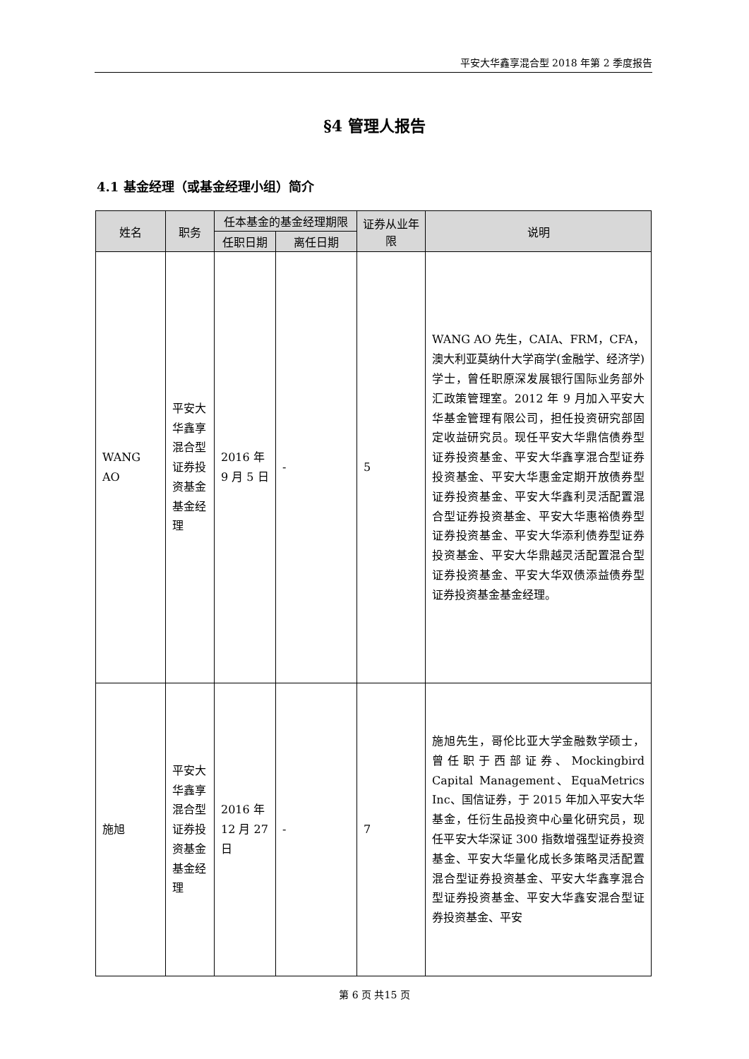平安大华鑫享混合型 2018 年第 2 季度报告
§4 管理人报告
4.1 基金经理（或基金经理小组）简介
| 姓名 | 职务 | 任本基金的基金经理期限 | | 证券从业年限 | 说明 |
| --- | --- | --- | --- | --- | --- |
| | | 任职日期 | 离任日期 | | |
| WANG AO | 平安大华鑫享混合型证券投资基金基金经理 | 2016 年 9 月 5 日 | - | 5 | WANG AO 先生，CAIA、FRM，CFA，澳大利亚莫纳什大学商学(金融学、经济学)学士，曾任职原深发展银行国际业务部外汇政策管理室。2012 年 9 月加入平安大华基金管理有限公司，担任投资研究部固定收益研究员。现任平安大华鼎信债券型证券投资基金、平安大华鑫享混合型证券投资基金、平安大华惠金定期开放债券型证券投资基金、平安大华鑫利灵活配置混合型证券投资基金、平安大华惠裕债券型证券投资基金、平安大华添利债券型证券投资基金、平安大华鼎越灵活配置混合型证券投资基金、平安大华双债添益债券型证券投资基金基金经理。 |
| 施旭 | 平安大华鑫享混合型证券投资基金基金经理 | 2016 年 12 月 27 日 | - | 7 | 施旭先生，哥伦比亚大学金融数学硕士，曾任职于西部证券、Mockingbird Capital Management、EquaMetrics Inc、国信证券，于 2015 年加入平安大华基金，任衍生品投资中心量化研究员，现任平安大华深证 300 指数增强型证券投资基金、平安大华量化成长多策略灵活配置混合型证券投资基金、平安大华鑫享混合型证券投资基金、平安大华鑫安混合型证券投资基金、平安 |
第 6 页 共15 页